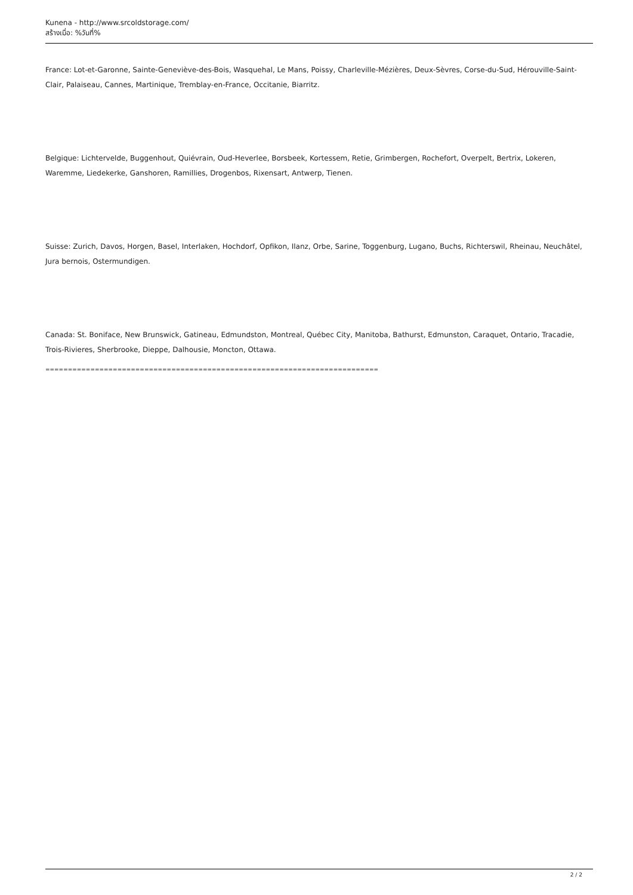Kunena - http://www.srcoldstorage.com/
สร้างเมื่อ: %วันที่%
France: Lot-et-Garonne, Sainte-Geneviève-des-Bois, Wasquehal, Le Mans, Poissy, Charleville-Mézières, Deux-Sèvres, Corse-du-Sud, Hérouville-Saint-Clair, Palaiseau, Cannes, Martinique, Tremblay-en-France, Occitanie, Biarritz.
Belgique: Lichtervelde, Buggenhout, Quiévrain, Oud-Heverlee, Borsbeek, Kortessem, Retie, Grimbergen, Rochefort, Overpelt, Bertrix, Lokeren, Waremme, Liedekerke, Ganshoren, Ramillies, Drogenbos, Rixensart, Antwerp, Tienen.
Suisse: Zurich, Davos, Horgen, Basel, Interlaken, Hochdorf, Opfikon, Ilanz, Orbe, Sarine, Toggenburg, Lugano, Buchs, Richterswil, Rheinau, Neuchâtel, Jura bernois, Ostermundigen.
Canada: St. Boniface, New Brunswick, Gatineau, Edmundston, Montreal, Québec City, Manitoba, Bathurst, Edmunston, Caraquet, Ontario, Tracadie, Trois-Rivieres, Sherbrooke, Dieppe, Dalhousie, Moncton, Ottawa.
==========================================================================
2 / 2